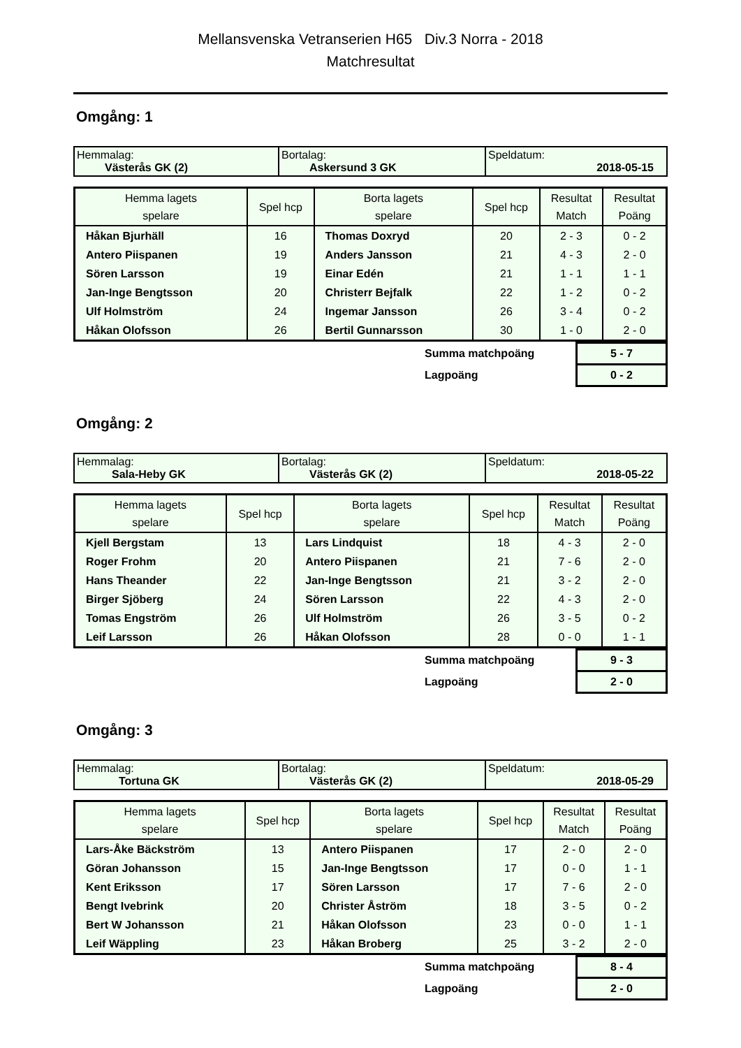Mellansvenska Vetranserien H65 Div.3 Norra - 2018
Matchresultat
Omgång: 1
| Hemmalag: Västerås GK (2) | Bortalag: Askersund 3 GK | Speldatum: 2018-05-15 |
| Hemma lagets spelare | Spel hcp | Borta lagets spelare | Spel hcp | Resultat Match | Resultat Poäng |
| --- | --- | --- | --- | --- | --- |
| Håkan Bjurhäll | 16 | Thomas Doxryd | 20 | 2 - 3 | 0 - 2 |
| Antero Piispanen | 19 | Anders Jansson | 21 | 4 - 3 | 2 - 0 |
| Sören Larsson | 19 | Einar Edén | 21 | 1 - 1 | 1 - 1 |
| Jan-Inge Bengtsson | 20 | Christerr Bejfalk | 22 | 1 - 2 | 0 - 2 |
| Ulf Holmström | 24 | Ingemar Jansson | 26 | 3 - 4 | 0 - 2 |
| Håkan Olofsson | 26 | Bertil Gunnarsson | 30 | 1 - 0 | 2 - 0 |
| | Summa matchpoäng | 5 - 7 |
| | Lagpoäng | 0 - 2 |
Omgång: 2
| Hemmalag: Sala-Heby GK | Bortalag: Västerås GK (2) | Speldatum: 2018-05-22 |
| Hemma lagets spelare | Spel hcp | Borta lagets spelare | Spel hcp | Resultat Match | Resultat Poäng |
| --- | --- | --- | --- | --- | --- |
| Kjell Bergstam | 13 | Lars Lindquist | 18 | 4 - 3 | 2 - 0 |
| Roger Frohm | 20 | Antero Piispanen | 21 | 7 - 6 | 2 - 0 |
| Hans Theander | 22 | Jan-Inge Bengtsson | 21 | 3 - 2 | 2 - 0 |
| Birger Sjöberg | 24 | Sören Larsson | 22 | 4 - 3 | 2 - 0 |
| Tomas Engström | 26 | Ulf Holmström | 26 | 3 - 5 | 0 - 2 |
| Leif Larsson | 26 | Håkan Olofsson | 28 | 0 - 0 | 1 - 1 |
| | Summa matchpoäng | 9 - 3 |
| | Lagpoäng | 2 - 0 |
Omgång: 3
| Hemmalag: Tortuna GK | Bortalag: Västerås GK (2) | Speldatum: 2018-05-29 |
| Hemma lagets spelare | Spel hcp | Borta lagets spelare | Spel hcp | Resultat Match | Resultat Poäng |
| --- | --- | --- | --- | --- | --- |
| Lars-Åke Bäckström | 13 | Antero Piispanen | 17 | 2 - 0 | 2 - 0 |
| Göran Johansson | 15 | Jan-Inge Bengtsson | 17 | 0 - 0 | 1 - 1 |
| Kent Eriksson | 17 | Sören Larsson | 17 | 7 - 6 | 2 - 0 |
| Bengt Ivebrink | 20 | Christer Åström | 18 | 3 - 5 | 0 - 2 |
| Bert W Johansson | 21 | Håkan Olofsson | 23 | 0 - 0 | 1 - 1 |
| Leif Wäppling | 23 | Håkan Broberg | 25 | 3 - 2 | 2 - 0 |
| | Summa matchpoäng | 8 - 4 |
| | Lagpoäng | 2 - 0 |